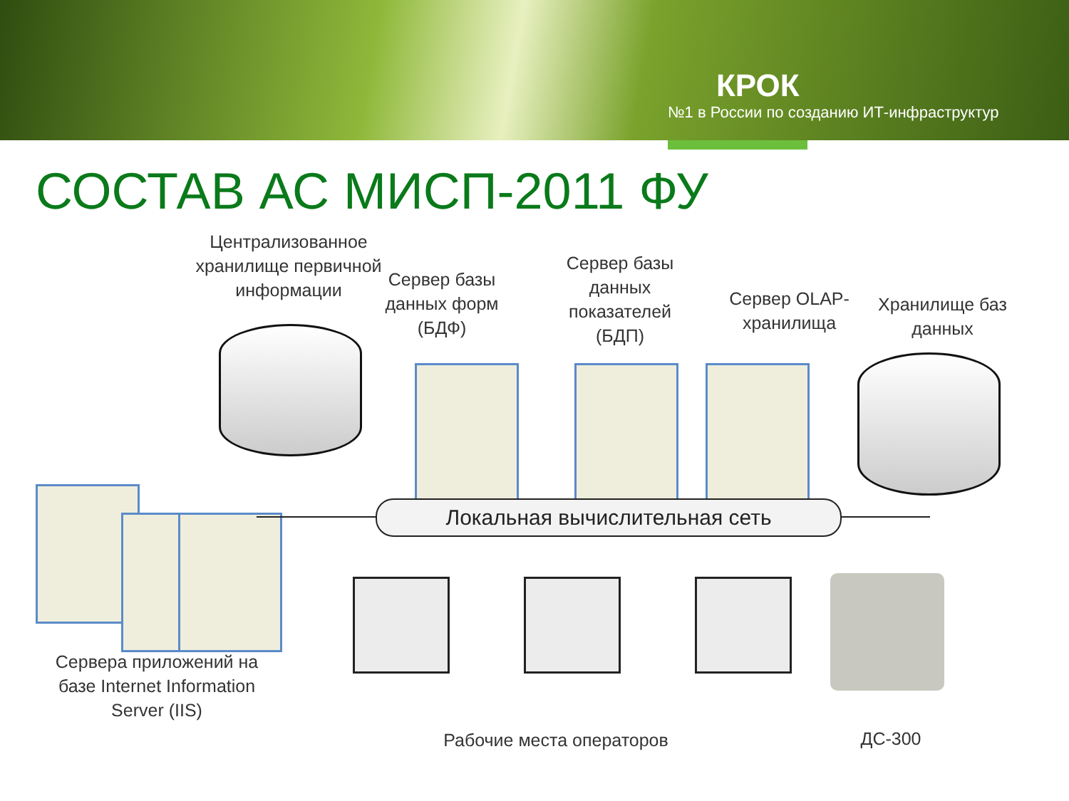КРОК
№1 в России по созданию ИТ-инфраструктур
СОСТАВ АС МИСП-2011 ФУ
Централизованное хранилище первичной информации
Сервер базы данных форм (БДФ)
Сервер базы данных показателей (БДП)
Сервер OLAP-хранилища
Хранилище баз данных
Локальная вычислительная сеть
Сервера приложений на базе Internet Information Server (IIS)
Рабочие места операторов ДС-300